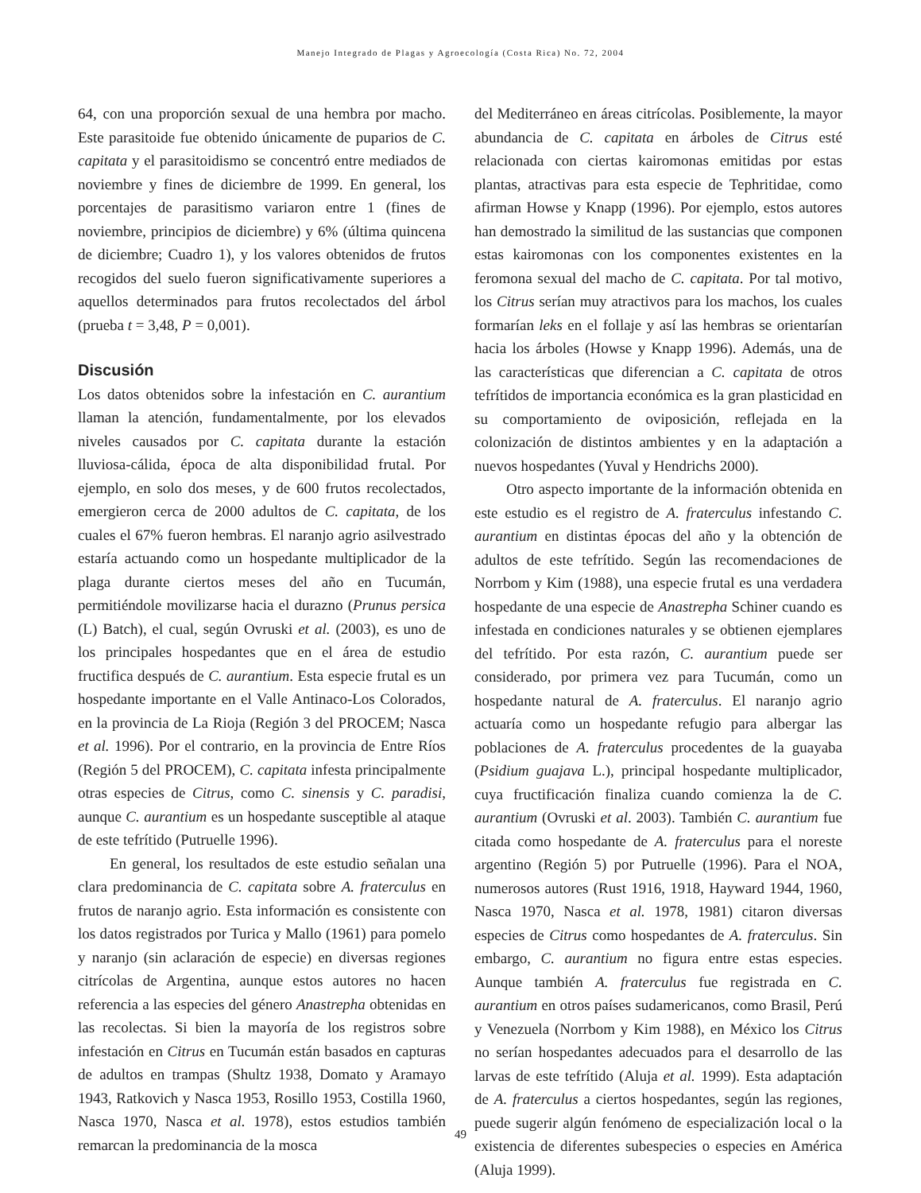Manejo Integrado de Plagas y Agroecología (Costa Rica) No. 72, 2004
64, con una proporción sexual de una hembra por macho. Este parasitoide fue obtenido únicamente de puparios de C. capitata y el parasitoidismo se concentró entre mediados de noviembre y fines de diciembre de 1999. En general, los porcentajes de parasitismo variaron entre 1 (fines de noviembre, principios de diciembre) y 6% (última quincena de diciembre; Cuadro 1), y los valores obtenidos de frutos recogidos del suelo fueron significativamente superiores a aquellos determinados para frutos recolectados del árbol (prueba t = 3,48, P = 0,001).
Discusión
Los datos obtenidos sobre la infestación en C. aurantium llaman la atención, fundamentalmente, por los elevados niveles causados por C. capitata durante la estación lluviosa-cálida, época de alta disponibilidad frutal. Por ejemplo, en solo dos meses, y de 600 frutos recolectados, emergieron cerca de 2000 adultos de C. capitata, de los cuales el 67% fueron hembras. El naranjo agrio asilvestrado estaría actuando como un hospedante multiplicador de la plaga durante ciertos meses del año en Tucumán, permitiéndole movilizarse hacia el durazno (Prunus persica (L) Batch), el cual, según Ovruski et al. (2003), es uno de los principales hospedantes que en el área de estudio fructifica después de C. aurantium. Esta especie frutal es un hospedante importante en el Valle Antinaco-Los Colorados, en la provincia de La Rioja (Región 3 del PROCEM; Nasca et al. 1996). Por el contrario, en la provincia de Entre Ríos (Región 5 del PROCEM), C. capitata infesta principalmente otras especies de Citrus, como C. sinensis y C. paradisi, aunque C. aurantium es un hospedante susceptible al ataque de este tefrítido (Putruelle 1996).
En general, los resultados de este estudio señalan una clara predominancia de C. capitata sobre A. fraterculus en frutos de naranjo agrio. Esta información es consistente con los datos registrados por Turica y Mallo (1961) para pomelo y naranjo (sin aclaración de especie) en diversas regiones citrícolas de Argentina, aunque estos autores no hacen referencia a las especies del género Anastrepha obtenidas en las recolectas. Si bien la mayoría de los registros sobre infestación en Citrus en Tucumán están basados en capturas de adultos en trampas (Shultz 1938, Domato y Aramayo 1943, Ratkovich y Nasca 1953, Rosillo 1953, Costilla 1960, Nasca 1970, Nasca et al. 1978), estos estudios también remarcan la predominancia de la mosca
del Mediterráneo en áreas citrícolas. Posiblemente, la mayor abundancia de C. capitata en árboles de Citrus esté relacionada con ciertas kairomonas emitidas por estas plantas, atractivas para esta especie de Tephritidae, como afirman Howse y Knapp (1996). Por ejemplo, estos autores han demostrado la similitud de las sustancias que componen estas kairomonas con los componentes existentes en la feromona sexual del macho de C. capitata. Por tal motivo, los Citrus serían muy atractivos para los machos, los cuales formarían leks en el follaje y así las hembras se orientarían hacia los árboles (Howse y Knapp 1996). Además, una de las características que diferencian a C. capitata de otros tefrítidos de importancia económica es la gran plasticidad en su comportamiento de oviposición, reflejada en la colonización de distintos ambientes y en la adaptación a nuevos hospedantes (Yuval y Hendrichs 2000).
Otro aspecto importante de la información obtenida en este estudio es el registro de A. fraterculus infestando C. aurantium en distintas épocas del año y la obtención de adultos de este tefrítido. Según las recomendaciones de Norrbom y Kim (1988), una especie frutal es una verdadera hospedante de una especie de Anastrepha Schiner cuando es infestada en condiciones naturales y se obtienen ejemplares del tefrítido. Por esta razón, C. aurantium puede ser considerado, por primera vez para Tucumán, como un hospedante natural de A. fraterculus. El naranjo agrio actuaría como un hospedante refugio para albergar las poblaciones de A. fraterculus procedentes de la guayaba (Psidium guajava L.), principal hospedante multiplicador, cuya fructificación finaliza cuando comienza la de C. aurantium (Ovruski et al. 2003). También C. aurantium fue citada como hospedante de A. fraterculus para el noreste argentino (Región 5) por Putruelle (1996). Para el NOA, numerosos autores (Rust 1916, 1918, Hayward 1944, 1960, Nasca 1970, Nasca et al. 1978, 1981) citaron diversas especies de Citrus como hospedantes de A. fraterculus. Sin embargo, C. aurantium no figura entre estas especies. Aunque también A. fraterculus fue registrada en C. aurantium en otros países sudamericanos, como Brasil, Perú y Venezuela (Norrbom y Kim 1988), en México los Citrus no serían hospedantes adecuados para el desarrollo de las larvas de este tefrítido (Aluja et al. 1999). Esta adaptación de A. fraterculus a ciertos hospedantes, según las regiones, puede sugerir algún fenómeno de especialización local o la existencia de diferentes subespecies o especies en América (Aluja 1999).
49